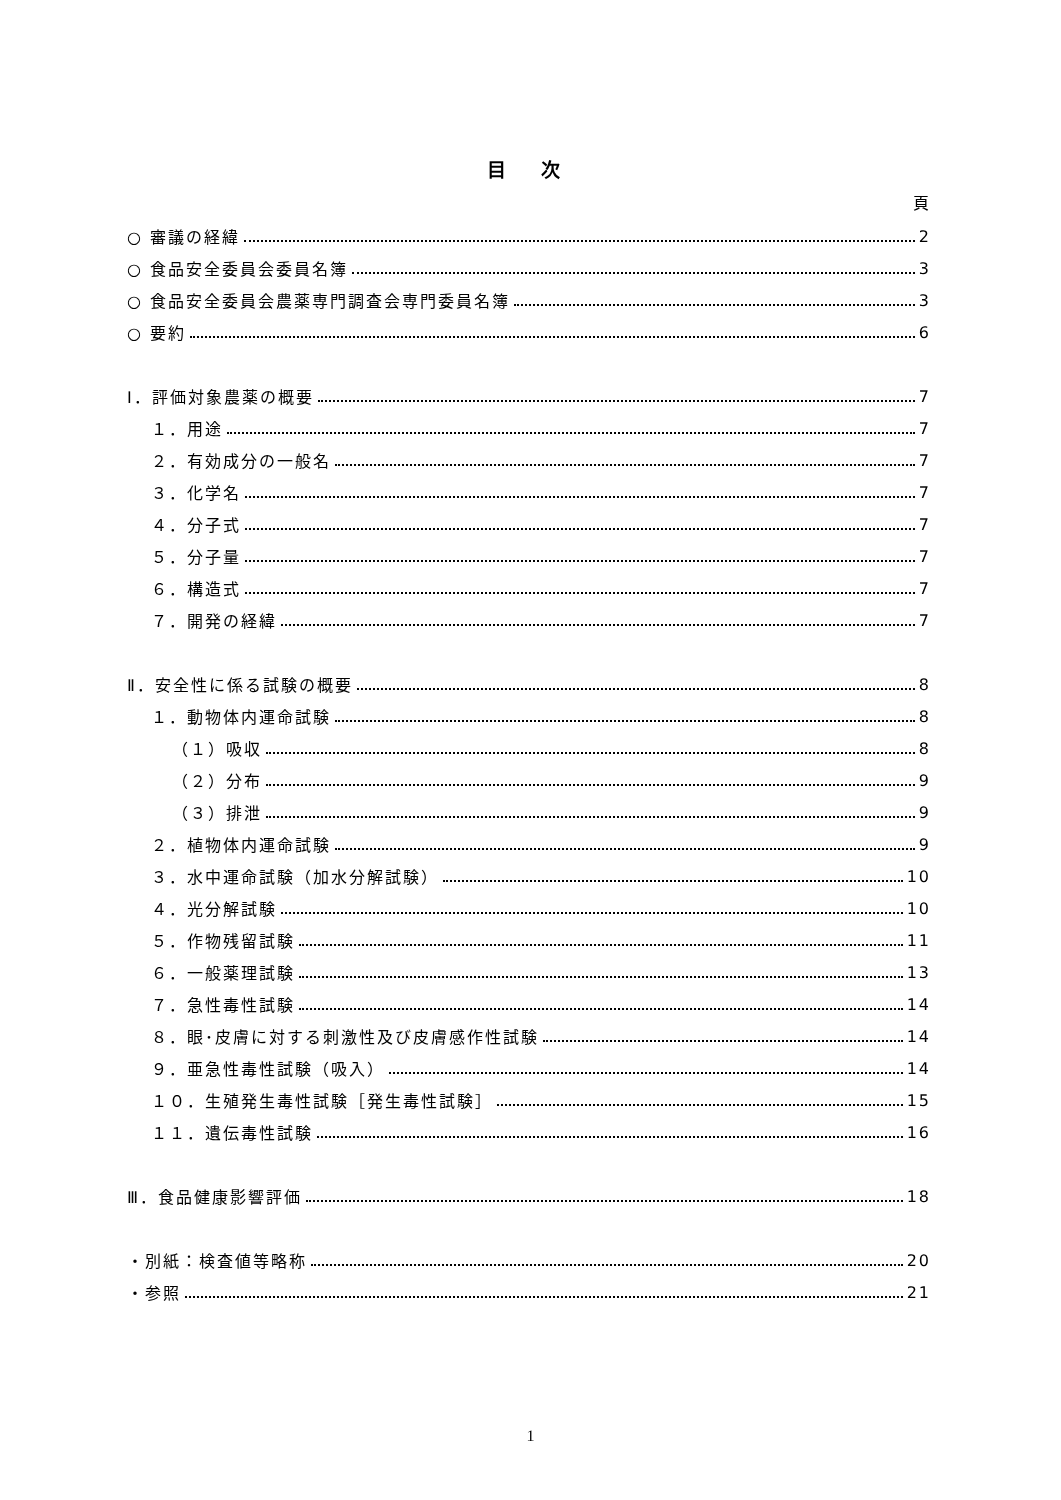目 次
頁
○ 審議の経緯 2
○ 食品安全委員会委員名簿 3
○ 食品安全委員会農薬専門調査会専門委員名簿 3
○ 要約 6
Ⅰ．評価対象農薬の概要 7
１．用途 7
２．有効成分の一般名 7
３．化学名 7
４．分子式 7
５．分子量 7
６．構造式 7
７．開発の経緯 7
Ⅱ．安全性に係る試験の概要 8
１．動物体内運命試験 8
（１）吸収 8
（２）分布 9
（３）排泄 9
２．植物体内運命試験 9
３．水中運命試験（加水分解試験） 10
４．光分解試験 10
５．作物残留試験 11
６．一般薬理試験 13
７．急性毒性試験 14
８．眼･皮膚に対する刺激性及び皮膚感作性試験 14
９．亜急性毒性試験（吸入） 14
１０．生殖発生毒性試験［発生毒性試験］ 15
１１．遺伝毒性試験 16
Ⅲ．食品健康影響評価 18
・別紙：検査値等略称 20
・参照 21
1